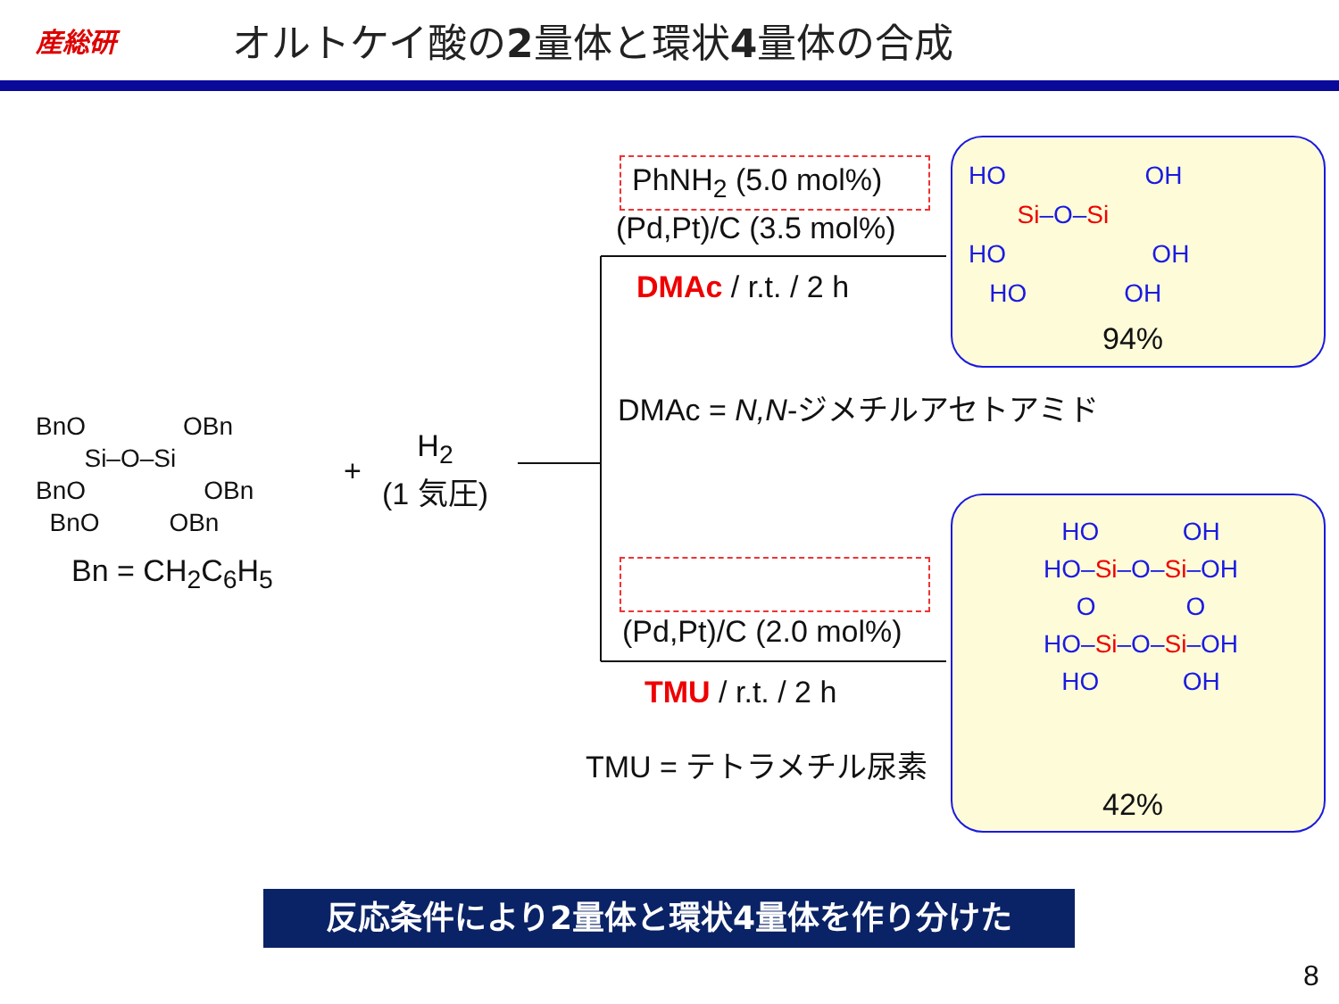産総研
オルトケイ酸の2量体と環状4量体の合成
BnO OBn
Si–O–Si
BnO OBn
BnO OBn
Bn = CH<sub>2</sub>C<sub>6</sub>H<sub>5</sub>
+
H<sub>2</sub>
(1 気圧)
PhNH<sub>2</sub> (5.0 mol%)
(Pd,Pt)/C (3.5 mol%)
DMAc / r.t. / 2 h
DMAc = N,N-ジメチルアセトアミド
(Pd,Pt)/C (2.0 mol%)
TMU / r.t. / 2 h
TMU = テトラメチル尿素
HO OH
Si–O–Si
HO OH
HO OH
94%
HO OH
HO–Si–O–Si–OH
O O
HO–Si–O–Si–OH
HO OH
42%
反応条件により2量体と環状4量体を作り分けた
8